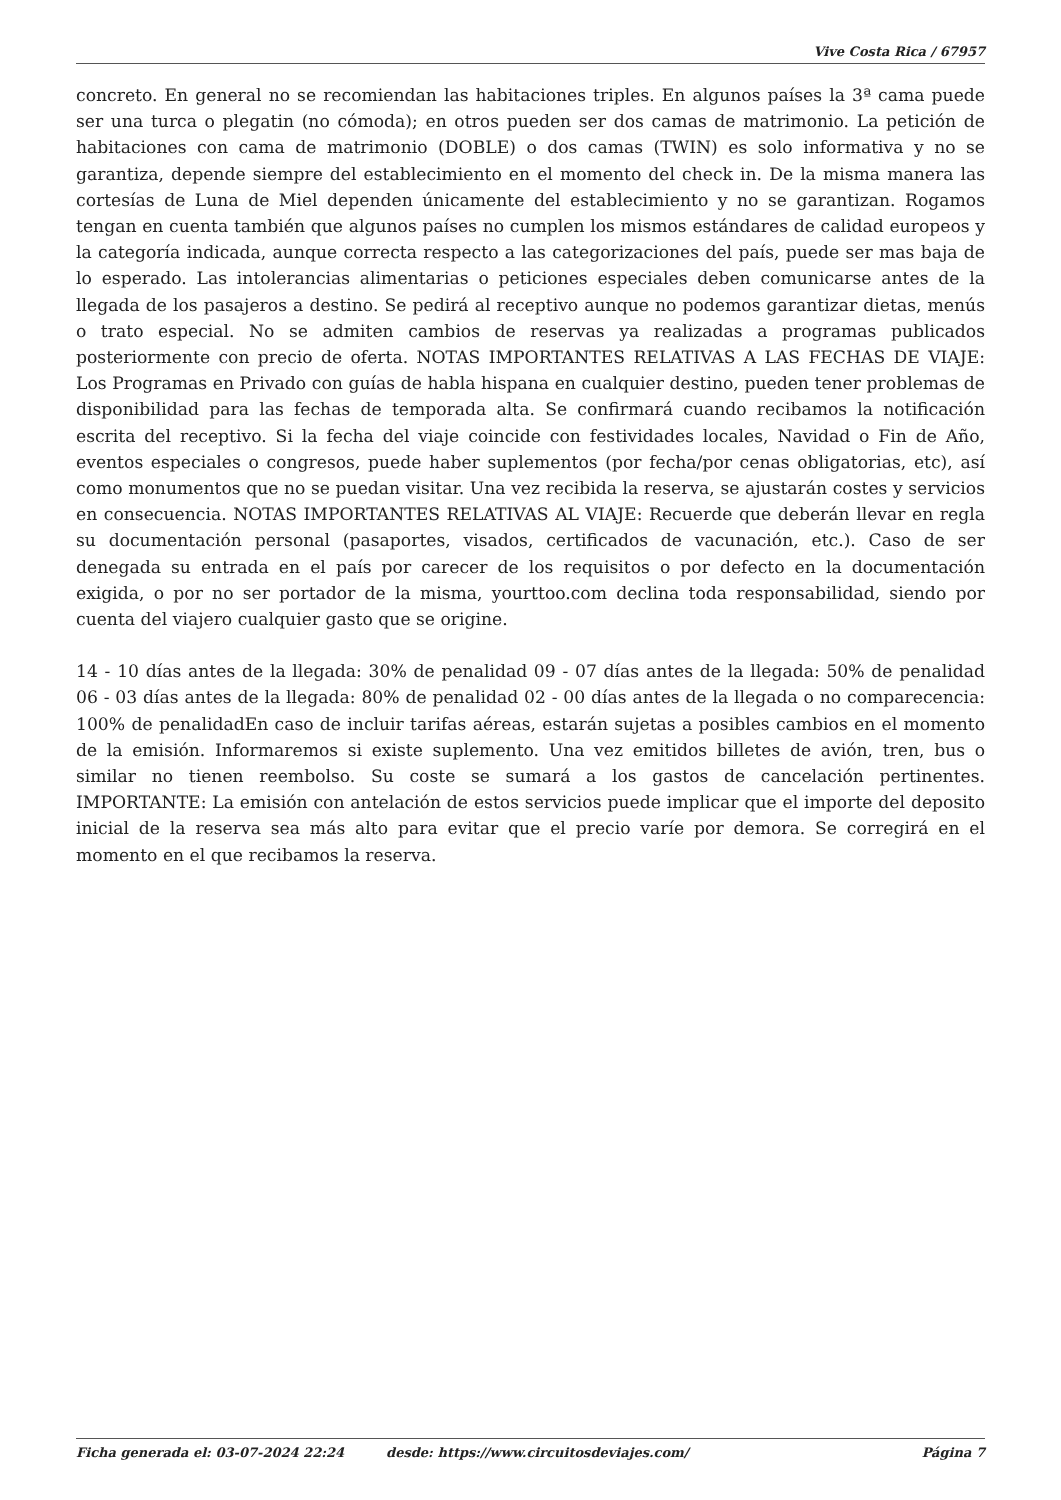Vive Costa Rica / 67957
concreto. En general no se recomiendan las habitaciones triples. En algunos países la 3ª cama puede ser una turca o plegatin (no cómoda); en otros pueden ser dos camas de matrimonio. La petición de habitaciones con cama de matrimonio (DOBLE) o dos camas (TWIN) es solo informativa y no se garantiza, depende siempre del establecimiento en el momento del check in. De la misma manera las cortesías de Luna de Miel dependen únicamente del establecimiento y no se garantizan. Rogamos tengan en cuenta también que algunos países no cumplen los mismos estándares de calidad europeos y la categoría indicada, aunque correcta respecto a las categorizaciones del país, puede ser mas baja de lo esperado. Las intolerancias alimentarias o peticiones especiales deben comunicarse antes de la llegada de los pasajeros a destino. Se pedirá al receptivo aunque no podemos garantizar dietas, menús o trato especial. No se admiten cambios de reservas ya realizadas a programas publicados posteriormente con precio de oferta. NOTAS IMPORTANTES RELATIVAS A LAS FECHAS DE VIAJE: Los Programas en Privado con guías de habla hispana en cualquier destino, pueden tener problemas de disponibilidad para las fechas de temporada alta. Se confirmará cuando recibamos la notificación escrita del receptivo. Si la fecha del viaje coincide con festividades locales, Navidad o Fin de Año, eventos especiales o congresos, puede haber suplementos (por fecha/por cenas obligatorias, etc), así como monumentos que no se puedan visitar. Una vez recibida la reserva, se ajustarán costes y servicios en consecuencia. NOTAS IMPORTANTES RELATIVAS AL VIAJE: Recuerde que deberán llevar en regla su documentación personal (pasaportes, visados, certificados de vacunación, etc.). Caso de ser denegada su entrada en el país por carecer de los requisitos o por defecto en la documentación exigida, o por no ser portador de la misma, yourttoo.com declina toda responsabilidad, siendo por cuenta del viajero cualquier gasto que se origine.
14 - 10 días antes de la llegada: 30% de penalidad 09 - 07 días antes de la llegada: 50% de penalidad 06 - 03 días antes de la llegada: 80% de penalidad 02 - 00 días antes de la llegada o no comparecencia: 100% de penalidadEn caso de incluir tarifas aéreas, estarán sujetas a posibles cambios en el momento de la emisión. Informaremos si existe suplemento. Una vez emitidos billetes de avión, tren, bus o similar no tienen reembolso. Su coste se sumará a los gastos de cancelación pertinentes. IMPORTANTE: La emisión con antelación de estos servicios puede implicar que el importe del deposito inicial de la reserva sea más alto para evitar que el precio varíe por demora. Se corregirá en el momento en el que recibamos la reserva.
Ficha generada el: 03-07-2024 22:24 desde: https://www.circuitosdeviajes.com/ Página 7